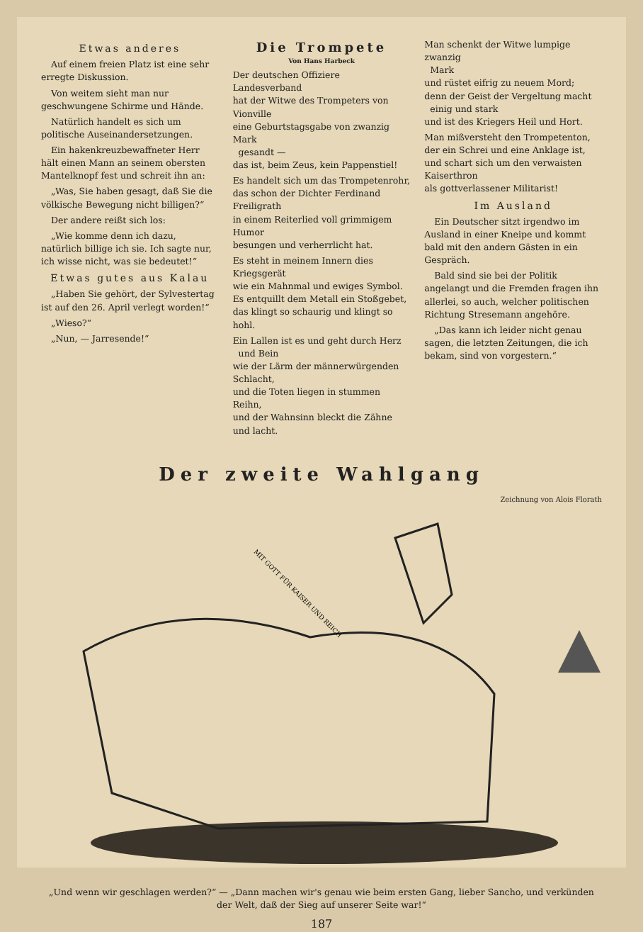Etwas anderes
Auf einem freien Platz ist eine sehr erregte Diskussion.
Von weitem sieht man nur geschwungene Schirme und Hände.
Natürlich handelt es sich um politische Auseinandersetzungen.
Ein hakenkreuzbewaffneter Herr hält einen Mann an seinem obersten Mantelknopf fest und schreit ihn an:
„Was, Sie haben gesagt, daß Sie die völkische Bewegung nicht billigen?“
Der andere reißt sich los:
„Wie komme denn ich dazu, natürlich billige ich sie. Ich sagte nur, ich wisse nicht, was sie bedeutet!“
Etwas gutes aus Kalau
„Haben Sie gehört, der Sylvestertag ist auf den 26. April verlegt worden!“
„Wieso?“
„Nun, — Jarresende!“
Die Trompete
Von Hans Harbeck
Der deutschen Offiziere Landesverband
hat der Witwe des Trompeters von Vionville
eine Geburtstagsgabe von zwanzig Mark
gesandt —
das ist, beim Zeus, kein Pappenstiel!
Es handelt sich um das Trompetenrohr,
das schon der Dichter Ferdinand Freiligrath
in einem Reiterlied voll grimmigem Humor
besungen und verherrlicht hat.
Es steht in meinem Innern dies Kriegsgerät
wie ein Mahnmal und ewiges Symbol.
Es entquillt dem Metall ein Stoßgebet,
das klingt so schaurig und klingt so hohl.
Ein Lallen ist es und geht durch Herz
und Bein
wie der Lärm der männerwürgenden Schlacht,
und die Toten liegen in stummen Reihn,
und der Wahnsinn bleckt die Zähne und lacht.
Man schenkt der Witwe lumpige zwanzig
Mark
und rüstet eifrig zu neuem Mord;
denn der Geist der Vergeltung macht
einig und stark
und ist des Kriegers Heil und Hort.
Man mißversteht den Trompetenton,
der ein Schrei und eine Anklage ist,
und schart sich um den verwaisten Kaiserthron
als gottverlassener Militarist!
Im Ausland
Ein Deutscher sitzt irgendwo im Ausland in einer Kneipe und kommt bald mit den andern Gästen in ein Gespräch.
Bald sind sie bei der Politik angelangt und die Fremden fragen ihn allerlei, so auch, welcher politischen Richtung Stresemann angehöre.
„Das kann ich leider nicht genau sagen, die letzten Zeitungen, die ich bekam, sind von vorgestern.“
Der zweite Wahlgang
Zeichnung von Alois Florath
MIT GOTT FÜR KAISER UND REICH
„Und wenn wir geschlagen werden?“ — „Dann machen wir's genau wie beim ersten Gang, lieber Sancho, und verkünden
der Welt, daß der Sieg auf unserer Seite war!“
187